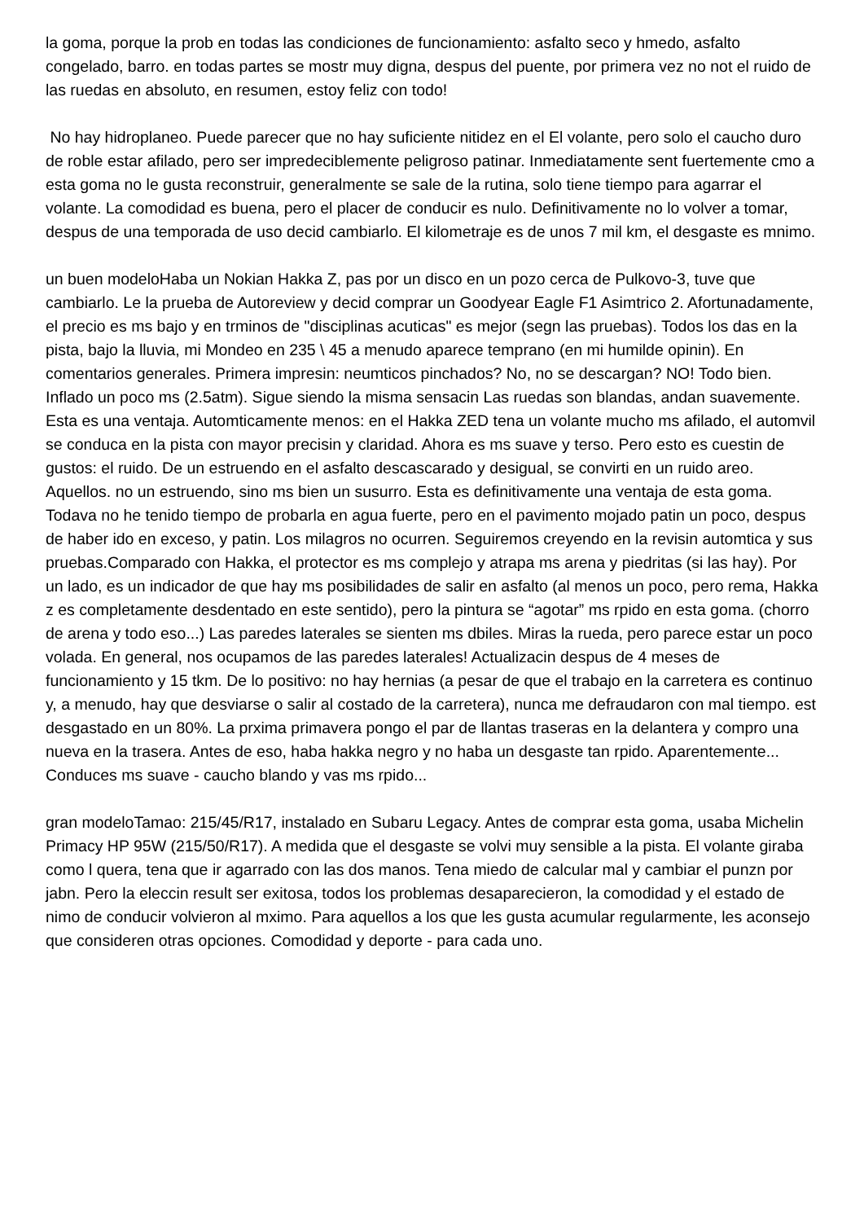la goma, porque la prob en todas las condiciones de funcionamiento: asfalto seco y hmedo, asfalto congelado, barro. en todas partes se mostr muy digna, despus del puente, por primera vez no not el ruido de las ruedas en absoluto, en resumen, estoy feliz con todo!
No hay hidroplaneo. Puede parecer que no hay suficiente nitidez en el El volante, pero solo el caucho duro de roble estar afilado, pero ser impredeciblemente peligroso patinar. Inmediatamente sent fuertemente cmo a esta goma no le gusta reconstruir, generalmente se sale de la rutina, solo tiene tiempo para agarrar el volante. La comodidad es buena, pero el placer de conducir es nulo. Definitivamente no lo volver a tomar, despus de una temporada de uso decid cambiarlo. El kilometraje es de unos 7 mil km, el desgaste es mnimo.
un buen modeloHaba un Nokian Hakka Z, pas por un disco en un pozo cerca de Pulkovo-3, tuve que cambiarlo. Le la prueba de Autoreview y decid comprar un Goodyear Eagle F1 Asimtrico 2. Afortunadamente, el precio es ms bajo y en trminos de "disciplinas acuticas" es mejor (segn las pruebas). Todos los das en la pista, bajo la lluvia, mi Mondeo en 235 \ 45 a menudo aparece temprano (en mi humilde opinin). En comentarios generales. Primera impresin: neumticos pinchados? No, no se descargan? NO! Todo bien. Inflado un poco ms (2.5atm). Sigue siendo la misma sensacin Las ruedas son blandas, andan suavemente. Esta es una ventaja. Automticamente menos: en el Hakka ZED tena un volante mucho ms afilado, el automvil se conduca en la pista con mayor precisin y claridad. Ahora es ms suave y terso. Pero esto es cuestin de gustos: el ruido. De un estruendo en el asfalto descascarado y desigual, se convirti en un ruido areo. Aquellos. no un estruendo, sino ms bien un susurro. Esta es definitivamente una ventaja de esta goma. Todava no he tenido tiempo de probarla en agua fuerte, pero en el pavimento mojado patin un poco, despus de haber ido en exceso, y patin. Los milagros no ocurren. Seguiremos creyendo en la revisin automtica y sus pruebas.Comparado con Hakka, el protector es ms complejo y atrapa ms arena y piedritas (si las hay). Por un lado, es un indicador de que hay ms posibilidades de salir en asfalto (al menos un poco, pero rema, Hakka z es completamente desdentado en este sentido), pero la pintura se “agotar” ms rpido en esta goma. (chorro de arena y todo eso...) Las paredes laterales se sienten ms dbiles. Miras la rueda, pero parece estar un poco volada. En general, nos ocupamos de las paredes laterales! Actualizacin despus de 4 meses de funcionamiento y 15 tkm. De lo positivo: no hay hernias (a pesar de que el trabajo en la carretera es continuo y, a menudo, hay que desviarse o salir al costado de la carretera), nunca me defraudaron con mal tiempo. est desgastado en un 80%. La prxima primavera pongo el par de llantas traseras en la delantera y compro una nueva en la trasera. Antes de eso, haba hakka negro y no haba un desgaste tan rpido. Aparentemente... Conduces ms suave - caucho blando y vas ms rpido...
gran modeloTamao: 215/45/R17, instalado en Subaru Legacy. Antes de comprar esta goma, usaba Michelin Primacy HP 95W (215/50/R17). A medida que el desgaste se volvi muy sensible a la pista. El volante giraba como l quera, tena que ir agarrado con las dos manos. Tena miedo de calcular mal y cambiar el punzn por jabn. Pero la eleccin result ser exitosa, todos los problemas desaparecieron, la comodidad y el estado de nimo de conducir volvieron al mximo. Para aquellos a los que les gusta acumular regularmente, les aconsejo que consideren otras opciones. Comodidad y deporte - para cada uno.